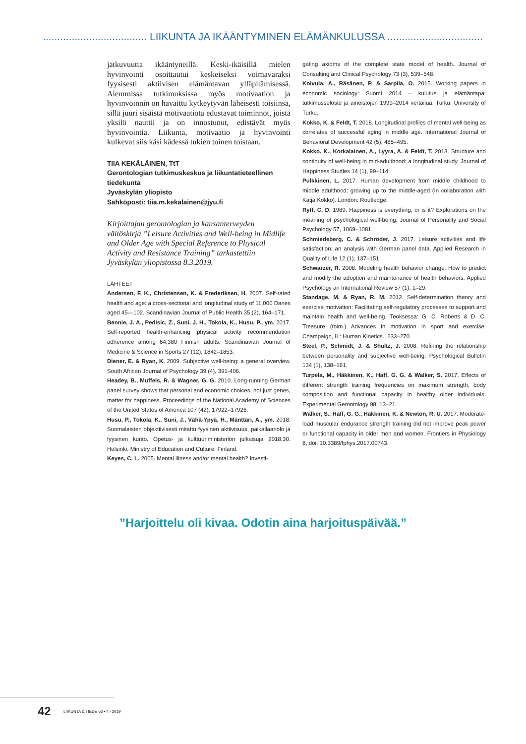.................................... LIIKUNTA JA IKÄÄNTYMINEN ELÄMÄNKULUSSA .................................
jatkuvuutta ikääntyneillä. Keski-ikäisillä mielen hyvinvointi osoittautui keskeiseksi voimavaraksi fyysisesti aktiivisen elämäntavan ylläpitämisessä. Aiemmissa tutkimuksissa myös motivaation ja hyvinvoinnin on havaittu kytkeytyvän läheisesti toisiinsa, sillä juuri sisäistä motivaatiota edustavat toiminnot, joista yksilö nauttii ja on innostunut, edistävät myös hyvinvointia. Liikunta, motivaatio ja hyvinvointi kulkevat siis käsi kädessä tukien toinen toistaan.
TIIA KEKÄLÄINEN, TtT
Gerontologian tutkimuskeskus ja liikuntatieteellinen tiedekunta
Jyväskylän yliopisto
Sähköposti: tiia.m.kekalainen@jyu.fi
Kirjoittajan gerontologian ja kansanterveyden väitöskirja ”Leisure Activities and Well-being in Midlife and Older Age with Special Reference to Physical Activity and Resistance Training” tarkastettiin Jyväskylän yliopistossa 8.3.2019.
LÄHTEET
Andersen, F. K., Christensen, K. & Frederiksen, H. 2007. Self-rated health and age: a cross-sectional and longitudinal study of 11,000 Danes aged 45—102. Scandinavian Journal of Public Health 35 (2), 164–171.
Bennie, J. A., Pedisic, Z., Suni, J. H., Tokola, K., Husu, P., ym. 2017. Self-reported health-enhancing physical activity recommendation adherence among 64,380 Finnish adults. Scandinavian Journal of Medicine & Science in Sports 27 (12), 1842–1853.
Diener, E. & Ryan, K. 2009. Subjective well-being: a general overview. South African Journal of Psychology 39 (4), 391-406.
Headey, B., Muffels, R. & Wagner, G. G. 2010. Long-running German panel survey shows that personal and economic choices, not just genes, matter for happiness. Proceedings of the National Academy of Sciences of the United States of America 107 (42), 17922–17926.
Husu, P., Tokola, K., Suni, J., Vähä-Ypyä, H., Mänttäri, A., ym. 2018. Suomalaisten objektiivisesti mitattu fyysinen aktiivisuus, paikallaanolo ja fyysinen kunto. Opetus- ja kulttuuriministeriön julkaisuja 2018:30. Helsinki: Ministry of Education and Culture, Finland.
Keyes, C. L. 2005. Mental illness and/or mental health? Investi-
gating axioms of the complete state model of health. Journal of Consulting and Clinical Psychology 73 (3), 539–548.
Koivula, A., Räsänen, P. & Sarpila, O. 2015. Working papers in economic sociology: Suomi 2014 – kulutus ja elämäntapa: tutkimusseloste ja aineistojen 1999–2014 vertailua. Turku: University of Turku.
Kokko, K. & Feldt, T. 2018. Longitudinal profiles of mental well-being as correlates of successful aging in middle age. International Journal of Behavioral Development 42 (5), 485–495.
Kokko, K., Korkalainen, A., Lyyra, A. & Feldt, T. 2013. Structure and continuity of well-being in mid-adulthood: a longitudinal study. Journal of Happiness Studies 14 (1), 99–114.
Pulkkinen, L. 2017. Human development from middle childhood to middle adulthood: growing up to the middle-aged (In collaboration with Katja Kokko). London: Routledge.
Ryff, C. D. 1989. Happiness is everything, or is it? Explorations on the meaning of psychological well-being. Journal of Personality and Social Psychology 57, 1069–1081.
Schmiedeberg, C. & Schröder, J. 2017. Leisure activities and life satisfaction: an analysis with German panel data. Applied Research in Quality of Life 12 (1), 137–151.
Schwarzer, R. 2008. Modeling health behavior change: How to predict and modify the adoption and maintenance of health behaviors. Applied Psychology an International Review 57 (1), 1–29.
Standage, M. & Ryan, R. M. 2012. Self-determination theory and exercise motivation: Facilitating self-regulatory processes to support and maintain health and well-being. Teoksessa: G. C. Roberts & D. C. Treasure (toim.) Advances in motivation in sport and exercise. Champaign, IL: Human Kinetics., 233–270.
Steel, P., Schmidt, J. & Shultz, J. 2008. Refining the relationship between personality and subjective well-being. Psychological Bulletin 134 (1), 138–161.
Turpela, M., Häkkinen, K., Haff, G. G. & Walker, S. 2017. Effects of different strength training frequencies on maximum strength, body composition and functional capacity in healthy older individuals. Experimental Gerontology 98, 13–21.
Walker, S., Haff, G. G., Häkkinen, K. & Newton, R. U. 2017. Moderate-load muscular endurance strength training did not improve peak power or functional capacity in older men and women. Frontiers in Physiology 8, doi: 10.3389/fphys.2017.00743.
”Harjoittelu oli kivaa. Odotin aina harjoituspäivää.”
42 LIIKUNTA & TIEDE 56 • 4 / 2019